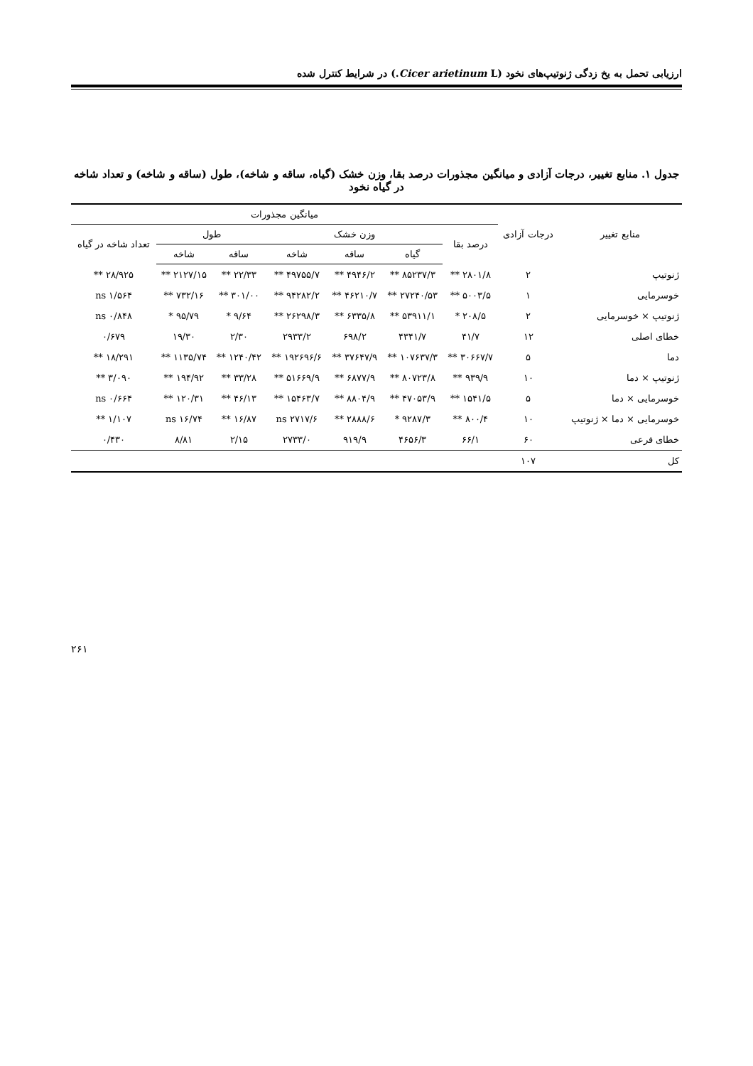ارزیابی تحمل به یخ زدگی ژنوتیپ‌های نخود (Cicer arietinum L.) در شرایط کنترل شده
جدول ۱. منابع تغییر، درجات آزادی و میانگین مجذورات درصد بقا، وزن خشک (گیاه، ساقه و شاخه)، طول (ساقه و شاخه) و تعداد شاخه در گیاه نخود
| منابع تغییر | درجات آزادی | میانگین مجذورات | | | | | | |
| --- | --- | --- | --- | --- | --- | --- | --- | --- |
| | | درصد بقا | وزن خشک | | | طول | | تعداد شاخه در گیاه |
| | | | گیاه | ساقه | شاخه | ساقه | شاخه | |
| ژنوتیپ | ۲ | ۲۸۰۱/۸ ** | ۸۵۲۳۷/۳ ** | ۴۹۴۶/۲ ** | ۴۹۷۵۵/۷ ** | ۲۲/۳۳ ** | ۲۱۲۷/۱۵ ** | ۲۸/۹۲۵ ** |
| خوسرمایی | ۱ | ۵۰۰۳/۵ ** | ۲۷۲۴۰/۵۳ ** | ۴۶۲۱۰/۷ ** | ۹۴۲۸۲/۲ ** | ۳۰۱/۰۰ ** | ۷۳۲/۱۶ ** | ۱/۵۶۴ ns |
| ژنوتیپ × خوسرمایی | ۲ | ۲۰۸/۵ * | ۵۳۹۱۱/۱ ** | ۶۳۳۵/۸ ** | ۲۶۲۹۸/۳ ** | ۹/۶۴ * | ۹۵/۷۹ * | ۰/۸۴۸ ns |
| خطای اصلی | ۱۲ | ۴۱/۷ | ۴۳۴۱/۷ | ۶۹۸/۲ | ۲۹۳۳/۲ | ۲/۳۰ | ۱۹/۳۰ | ۰/۶۷۹ |
| دما | ۵ | ۳۰۶۶۷/۷ ** | ۱۰۷۶۳۷/۳ ** | ۳۷۶۴۷/۹ ** | ۱۹۲۶۹۶/۶ ** | ۱۲۴۰/۴۲ ** | ۱۱۳۵/۷۴ ** | ۱۸/۲۹۱ ** |
| ژنوتیپ × دما | ۱۰ | ۹۳۹/۹ ** | ۸۰۷۲۳/۸ ** | ۶۸۷۷/۹ ** | ۵۱۶۶۹/۹ ** | ۳۳/۲۸ ** | ۱۹۴/۹۲ ** | ۳/۰۹۰ ** |
| خوسرمایی × دما | ۵ | ۱۵۴۱/۵ ** | ۴۷۰۵۳/۹ ** | ۸۸۰۴/۹ ** | ۱۵۴۶۳/۷ ** | ۴۶/۱۳ ** | ۱۲۰/۳۱ ** | ۰/۶۶۴ ns |
| خوسرمایی × دما × ژنوتیپ | ۱۰ | ۸۰۰/۴ ** | ۹۲۸۷/۳ * | ۲۸۸۸/۶ ** | ۲۷۱۷/۶ ns | ۱۶/۸۷ ** | ۱۶/۷۴ ns | ۱/۱۰۷ ** |
| خطای فرعی | ۶۰ | ۶۶/۱ | ۴۶۵۶/۳ | ۹۱۹/۹ | ۲۷۳۳/۰ | ۲/۱۵ | ۸/۸۱ | ۰/۴۳۰ |
| کل | ۱۰۷ | | | | | | | |
۲۶۱